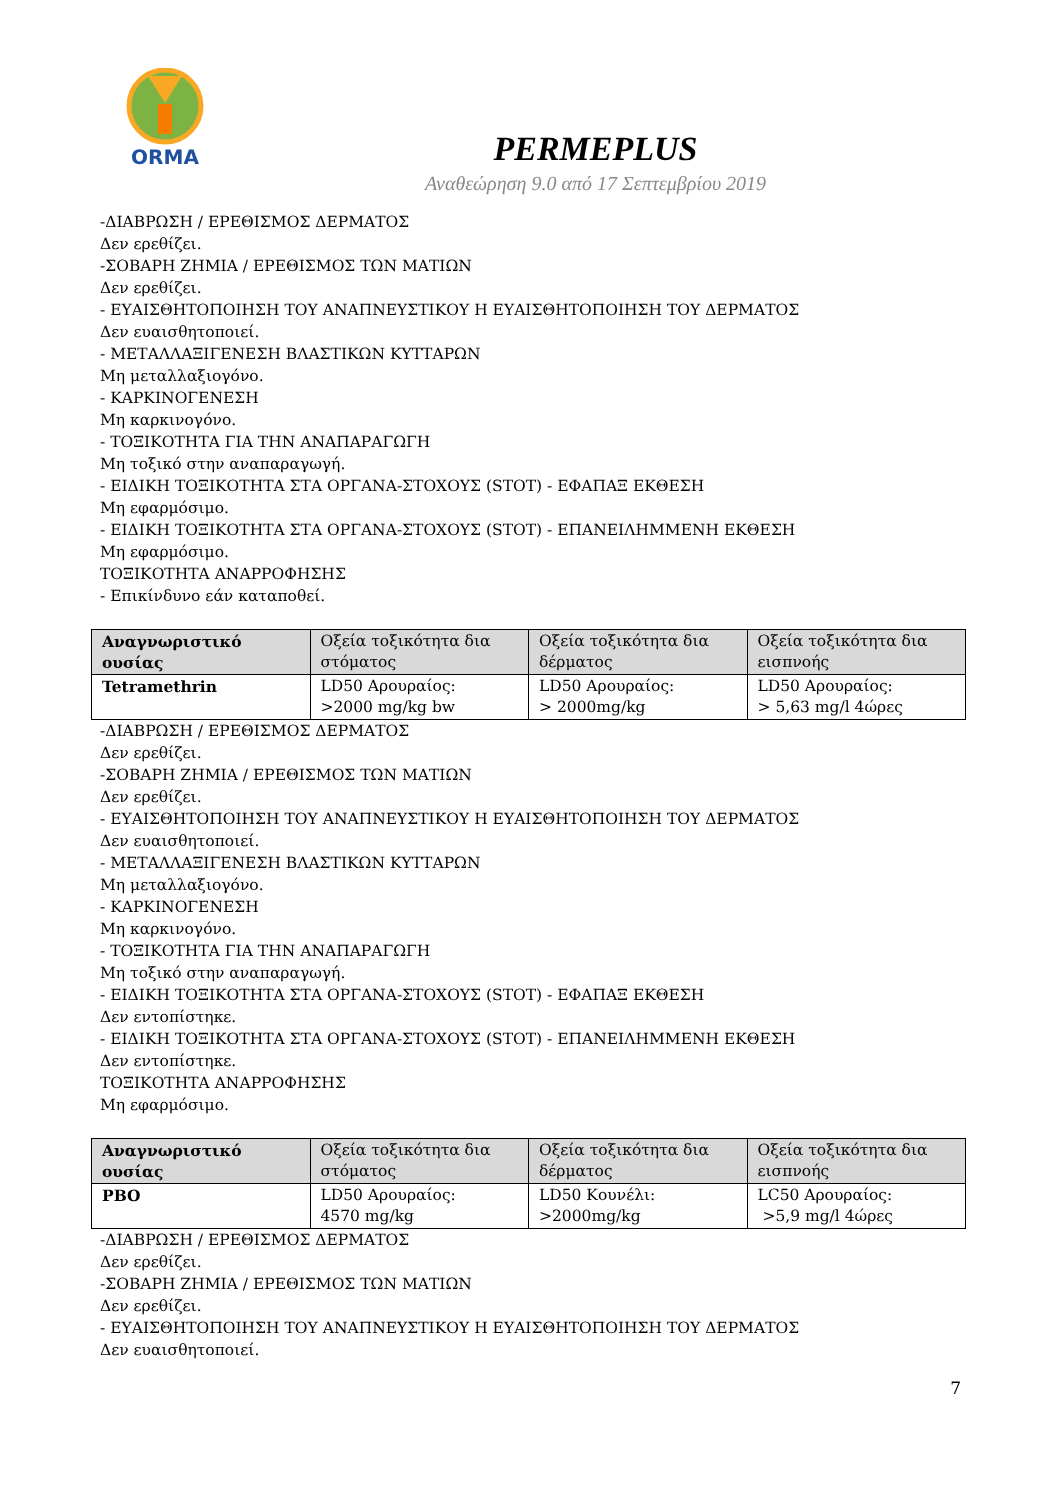ORMA
PERMEPLUS
Αναθεώρηση 9.0 από 17 Σεπτεμβρίου 2019
-ΔΙΑΒΡΩΣΗ / ΕΡΕΘΙΣΜΟΣ ΔΕΡΜΑΤΟΣ
Δεν ερεθίζει.
-ΣΟΒΑΡΗ ΖΗΜΙΑ / ΕΡΕΘΙΣΜΟΣ ΤΩΝ ΜΑΤΙΩΝ
Δεν ερεθίζει.
- ΕΥΑΙΣΘΗΤΟΠΟΙΗΣΗ ΤΟΥ ΑΝΑΠΝΕΥΣΤΙΚΟΥ Η ΕΥΑΙΣΘΗΤΟΠΟΙΗΣΗ ΤΟΥ ΔΕΡΜΑΤΟΣ
Δεν ευαισθητοποιεί.
- ΜΕΤΑΛΛΑΞΙΓΕΝΕΣΗ ΒΛΑΣΤΙΚΩΝ ΚΥΤΤΑΡΩΝ
Μη μεταλλαξιογόνο.
- ΚΑΡΚΙΝΟΓΕΝΕΣΗ
Μη καρκινογόνο.
- ΤΟΞΙΚΟΤΗΤΑ ΓΙΑ ΤΗΝ ΑΝΑΠΑΡΑΓΩΓΗ
Μη τοξικό στην αναπαραγωγή.
- ΕΙΔΙΚΗ ΤΟΞΙΚΟΤΗΤΑ ΣΤΑ ΟΡΓΑΝΑ-ΣΤΟΧΟΥΣ (STOT) - ΕΦΑΠΑΞ ΕΚΘΕΣΗ
Μη εφαρμόσιμο.
- ΕΙΔΙΚΗ ΤΟΞΙΚΟΤΗΤΑ ΣΤΑ ΟΡΓΑΝΑ-ΣΤΟΧΟΥΣ (STOT) - ΕΠΑΝΕΙΛΗΜΜΕΝΗ ΕΚΘΕΣΗ
Μη εφαρμόσιμο.
ΤΟΞΙΚΟΤΗΤΑ ΑΝΑΡΡΟΦΗΣΗΣ
- Επικίνδυνο εάν καταποθεί.
| Αναγνωριστικό ουσίας | Οξεία τοξικότητα δια στόματος | Οξεία τοξικότητα δια δέρματος | Οξεία τοξικότητα δια εισπνοής |
| --- | --- | --- | --- |
| Tetramethrin | LD50 Αρουραίος: >2000 mg/kg bw | LD50 Αρουραίος: > 2000mg/kg | LD50 Αρουραίος: > 5,63 mg/l 4ώρες |
-ΔΙΑΒΡΩΣΗ / ΕΡΕΘΙΣΜΟΣ ΔΕΡΜΑΤΟΣ
Δεν ερεθίζει.
-ΣΟΒΑΡΗ ΖΗΜΙΑ / ΕΡΕΘΙΣΜΟΣ ΤΩΝ ΜΑΤΙΩΝ
Δεν ερεθίζει.
- ΕΥΑΙΣΘΗΤΟΠΟΙΗΣΗ ΤΟΥ ΑΝΑΠΝΕΥΣΤΙΚΟΥ Η ΕΥΑΙΣΘΗΤΟΠΟΙΗΣΗ ΤΟΥ ΔΕΡΜΑΤΟΣ
Δεν ευαισθητοποιεί.
- ΜΕΤΑΛΛΑΞΙΓΕΝΕΣΗ ΒΛΑΣΤΙΚΩΝ ΚΥΤΤΑΡΩΝ
Μη μεταλλαξιογόνο.
- ΚΑΡΚΙΝΟΓΕΝΕΣΗ
Μη καρκινογόνο.
- ΤΟΞΙΚΟΤΗΤΑ ΓΙΑ ΤΗΝ ΑΝΑΠΑΡΑΓΩΓΗ
Μη τοξικό στην αναπαραγωγή.
- ΕΙΔΙΚΗ ΤΟΞΙΚΟΤΗΤΑ ΣΤΑ ΟΡΓΑΝΑ-ΣΤΟΧΟΥΣ (STOT) - ΕΦΑΠΑΞ ΕΚΘΕΣΗ
Δεν εντοπίστηκε.
- ΕΙΔΙΚΗ ΤΟΞΙΚΟΤΗΤΑ ΣΤΑ ΟΡΓΑΝΑ-ΣΤΟΧΟΥΣ (STOT) - ΕΠΑΝΕΙΛΗΜΜΕΝΗ ΕΚΘΕΣΗ
Δεν εντοπίστηκε.
ΤΟΞΙΚΟΤΗΤΑ ΑΝΑΡΡΟΦΗΣΗΣ
Μη εφαρμόσιμο.
| Αναγνωριστικό ουσίας | Οξεία τοξικότητα δια στόματος | Οξεία τοξικότητα δια δέρματος | Οξεία τοξικότητα δια εισπνοής |
| --- | --- | --- | --- |
| PBO | LD50 Αρουραίος: 4570 mg/kg | LD50 Κουνέλι: >2000mg/kg | LC50 Αρουραίος: >5,9 mg/l 4ώρες |
-ΔΙΑΒΡΩΣΗ / ΕΡΕΘΙΣΜΟΣ ΔΕΡΜΑΤΟΣ
Δεν ερεθίζει.
-ΣΟΒΑΡΗ ΖΗΜΙΑ / ΕΡΕΘΙΣΜΟΣ ΤΩΝ ΜΑΤΙΩΝ
Δεν ερεθίζει.
- ΕΥΑΙΣΘΗΤΟΠΟΙΗΣΗ ΤΟΥ ΑΝΑΠΝΕΥΣΤΙΚΟΥ Η ΕΥΑΙΣΘΗΤΟΠΟΙΗΣΗ ΤΟΥ ΔΕΡΜΑΤΟΣ
Δεν ευαισθητοποιεί.
7